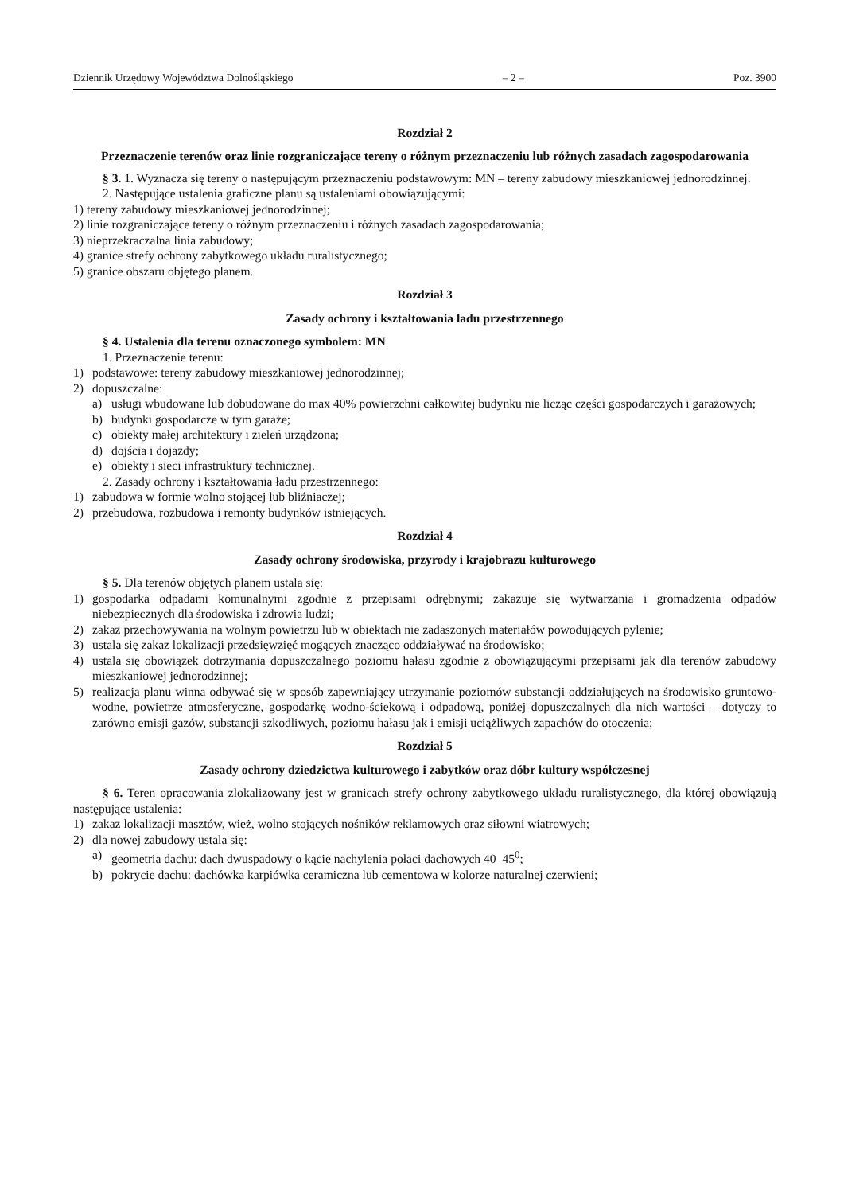Dziennik Urzędowy Województwa Dolnośląskiego – 2 – Poz. 3900
Rozdział 2
Przeznaczenie terenów oraz linie rozgraniczające tereny o różnym przeznaczeniu lub różnych zasadach zagospodarowania
§ 3. 1. Wyznacza się tereny o następującym przeznaczeniu podstawowym: MN – tereny zabudowy mieszkaniowej jednorodzinnej.
2. Następujące ustalenia graficzne planu są ustaleniami obowiązującymi:
1) tereny zabudowy mieszkaniowej jednorodzinnej;
2) linie rozgraniczające tereny o różnym przeznaczeniu i różnych zasadach zagospodarowania;
3) nieprzekraczalna linia zabudowy;
4) granice strefy ochrony zabytkowego układu ruralistycznego;
5) granice obszaru objętego planem.
Rozdział 3
Zasady ochrony i kształtowania ładu przestrzennego
§ 4. Ustalenia dla terenu oznaczonego symbolem: MN
1. Przeznaczenie terenu:
1) podstawowe: tereny zabudowy mieszkaniowej jednorodzinnej;
2) dopuszczalne:
a) usługi wbudowane lub dobudowane do max 40% powierzchni całkowitej budynku nie licząc części gospodarczych i garażowych;
b) budynki gospodarcze w tym garaże;
c) obiekty małej architektury i zieleń urządzona;
d) dojścia i dojazdy;
e) obiekty i sieci infrastruktury technicznej.
2. Zasady ochrony i kształtowania ładu przestrzennego:
1) zabudowa w formie wolno stojącej lub bliźniaczej;
2) przebudowa, rozbudowa i remonty budynków istniejących.
Rozdział 4
Zasady ochrony środowiska, przyrody i krajobrazu kulturowego
§ 5. Dla terenów objętych planem ustala się:
1) gospodarka odpadami komunalnymi zgodnie z przepisami odrębnymi; zakazuje się wytwarzania i gromadzenia odpadów niebezpiecznych dla środowiska i zdrowia ludzi;
2) zakaz przechowywania na wolnym powietrzu lub w obiektach nie zadaszonych materiałów powodujących pylenie;
3) ustala się zakaz lokalizacji przedsięwzięć mogących znacząco oddziaływać na środowisko;
4) ustala się obowiązek dotrzymania dopuszczalnego poziomu hałasu zgodnie z obowiązującymi przepisami jak dla terenów zabudowy mieszkaniowej jednorodzinnej;
5) realizacja planu winna odbywać się w sposób zapewniający utrzymanie poziomów substancji oddziałujących na środowisko gruntowo-wodne, powietrze atmosferyczne, gospodarkę wodno-ściekową i odpadową, poniżej dopuszczalnych dla nich wartości – dotyczy to zarówno emisji gazów, substancji szkodliwych, poziomu hałasu jak i emisji uciążliwych zapachów do otoczenia;
Rozdział 5
Zasady ochrony dziedzictwa kulturowego i zabytków oraz dóbr kultury współczesnej
§ 6. Teren opracowania zlokalizowany jest w granicach strefy ochrony zabytkowego układu ruralistycznego, dla której obowiązują następujące ustalenia:
1) zakaz lokalizacji masztów, wież, wolno stojących nośników reklamowych oraz siłowni wiatrowych;
2) dla nowej zabudowy ustala się:
a) geometria dachu: dach dwuspadowy o kącie nachylenia połaci dachowych 40–45<sup>0</sup>;
b) pokrycie dachu: dachówka karpiówka ceramiczna lub cementowa w kolorze naturalnej czerwieni;